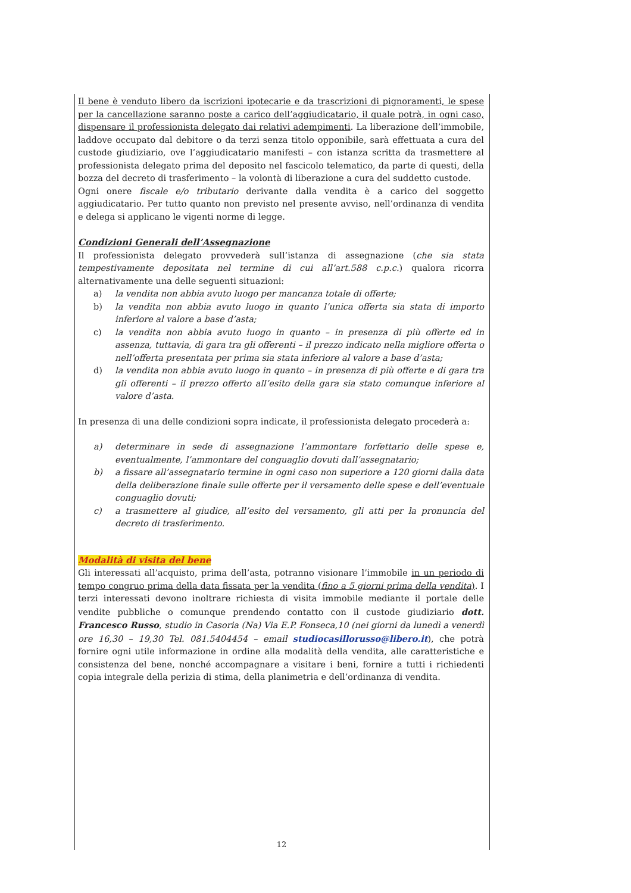Il bene è venduto libero da iscrizioni ipotecarie e da trascrizioni di pignoramenti, le spese per la cancellazione saranno poste a carico dell’aggiudicatario, il quale potrà, in ogni caso, dispensare il professionista delegato dai relativi adempimenti. La liberazione dell’immobile, laddove occupato dal debitore o da terzi senza titolo opponibile, sarà effettuata a cura del custode giudiziario, ove l’aggiudicatario manifesti – con istanza scritta da trasmettere al professionista delegato prima del deposito nel fascicolo telematico, da parte di questi, della bozza del decreto di trasferimento – la volontà di liberazione a cura del suddetto custode.
Ogni onere fiscale e/o tributario derivante dalla vendita è a carico del soggetto aggiudicatario. Per tutto quanto non previsto nel presente avviso, nell’ordinanza di vendita e delega si applicano le vigenti norme di legge.
Condizioni Generali dell’Assegnazione
Il professionista delegato provvederà sull’istanza di assegnazione (che sia stata tempestivamente depositata nel termine di cui all’art.588 c.p.c.) qualora ricorra alternativamente una delle seguenti situazioni:
a) la vendita non abbia avuto luogo per mancanza totale di offerte;
b) la vendita non abbia avuto luogo in quanto l’unica offerta sia stata di importo inferiore al valore a base d’asta;
c) la vendita non abbia avuto luogo in quanto – in presenza di più offerte ed in assenza, tuttavia, di gara tra gli offerenti – il prezzo indicato nella migliore offerta o nell’offerta presentata per prima sia stata inferiore al valore a base d’asta;
d) la vendita non abbia avuto luogo in quanto – in presenza di più offerte e di gara tra gli offerenti – il prezzo offerto all’esito della gara sia stato comunque inferiore al valore d’asta.
In presenza di una delle condizioni sopra indicate, il professionista delegato procederà a:
a) determinare in sede di assegnazione l’ammontare forfettario delle spese e, eventualmente, l’ammontare del conguaglio dovuti dall’assegnatario;
b) a fissare all’assegnatario termine in ogni caso non superiore a 120 giorni dalla data della deliberazione finale sulle offerte per il versamento delle spese e dell’eventuale conguaglio dovuti;
c) a trasmettere al giudice, all’esito del versamento, gli atti per la pronuncia del decreto di trasferimento.
Modalità di visita del bene
Gli interessati all’acquisto, prima dell’asta, potranno visionare l’immobile in un periodo di tempo congruo prima della data fissata per la vendita (fino a 5 giorni prima della vendita). I terzi interessati devono inoltrare richiesta di visita immobile mediante il portale delle vendite pubbliche o comunque prendendo contatto con il custode giudiziario dott. Francesco Russo, studio in Casoria (Na) Via E.P. Fonseca,10 (nei giorni da lunedì a venerdì ore 16,30 – 19,30 Tel. 081.5404454 – email studiocasillorusso@libero.it), che potrà fornire ogni utile informazione in ordine alla modalità della vendita, alle caratteristiche e consistenza del bene, nonché accompagnare a visitare i beni, fornire a tutti i richiedenti copia integrale della perizia di stima, della planimetria e dell’ordinanza di vendita.
12